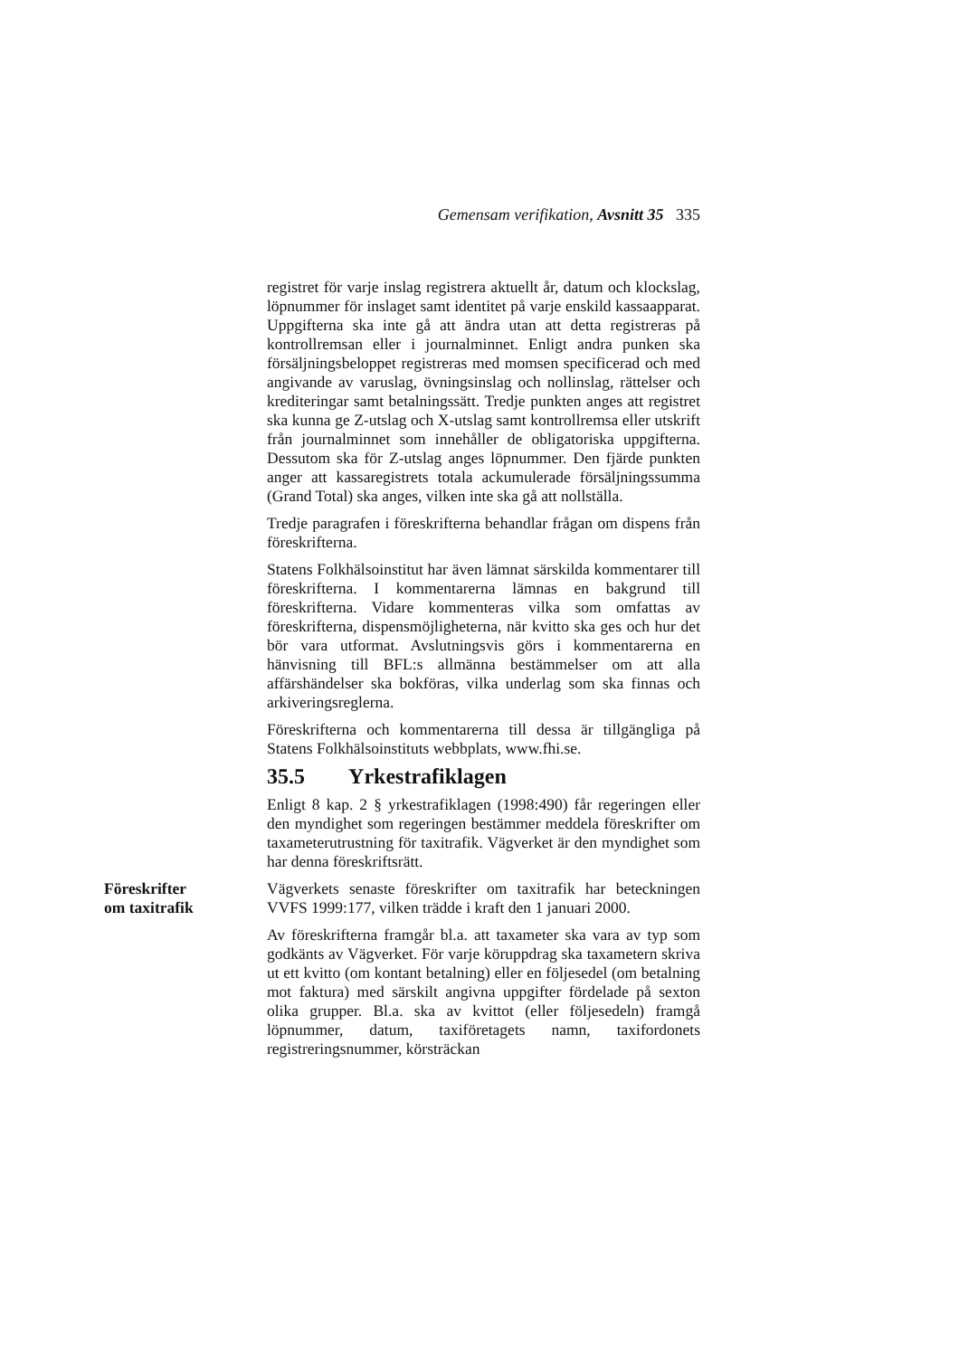Gemensam verifikation, Avsnitt 35 335
registret för varje inslag registrera aktuellt år, datum och klockslag, löpnummer för inslaget samt identitet på varje enskild kassaapparat. Uppgifterna ska inte gå att ändra utan att detta registreras på kontrollremsan eller i journalminnet. Enligt andra punken ska försäljningsbeloppet registreras med momsen specificerad och med angivande av varuslag, övningsinslag och nollinslag, rättelser och krediteringar samt betalningssätt. Tredje punkten anges att registret ska kunna ge Z-utslag och X-utslag samt kontrollremsa eller utskrift från journalminnet som innehåller de obligatoriska uppgifterna. Dessutom ska för Z-utslag anges löpnummer. Den fjärde punkten anger att kassaregistrets totala ackumulerade försäljningssumma (Grand Total) ska anges, vilken inte ska gå att nollställa.
Tredje paragrafen i föreskrifterna behandlar frågan om dispens från föreskrifterna.
Statens Folkhälsoinstitut har även lämnat särskilda kommentarer till föreskrifterna. I kommentarerna lämnas en bakgrund till föreskrifterna. Vidare kommenteras vilka som omfattas av föreskrifterna, dispensmöjligheterna, när kvitto ska ges och hur det bör vara utformat. Avslutningsvis görs i kommentarerna en hänvisning till BFL:s allmänna bestämmelser om att alla affärshändelser ska bokföras, vilka underlag som ska finnas och arkiveringsreglerna.
Föreskrifterna och kommentarerna till dessa är tillgängliga på Statens Folkhälsoinstituts webbplats, www.fhi.se.
35.5 Yrkestrafiklagen
Enligt 8 kap. 2 § yrkestrafiklagen (1998:490) får regeringen eller den myndighet som regeringen bestämmer meddela föreskrifter om taxameterutrustning för taxitrafik. Vägverket är den myndighet som har denna föreskriftsrätt.
Föreskrifter
om taxitrafik
Vägverkets senaste föreskrifter om taxitrafik har beteckningen VVFS 1999:177, vilken trädde i kraft den 1 januari 2000.
Av föreskrifterna framgår bl.a. att taxameter ska vara av typ som godkänts av Vägverket. För varje köruppdrag ska taxametern skriva ut ett kvitto (om kontant betalning) eller en följesedel (om betalning mot faktura) med särskilt angivna uppgifter fördelade på sexton olika grupper. Bl.a. ska av kvittot (eller följesedeln) framgå löpnummer, datum, taxiföretagets namn, taxifordonets registreringsnummer, körsträckan